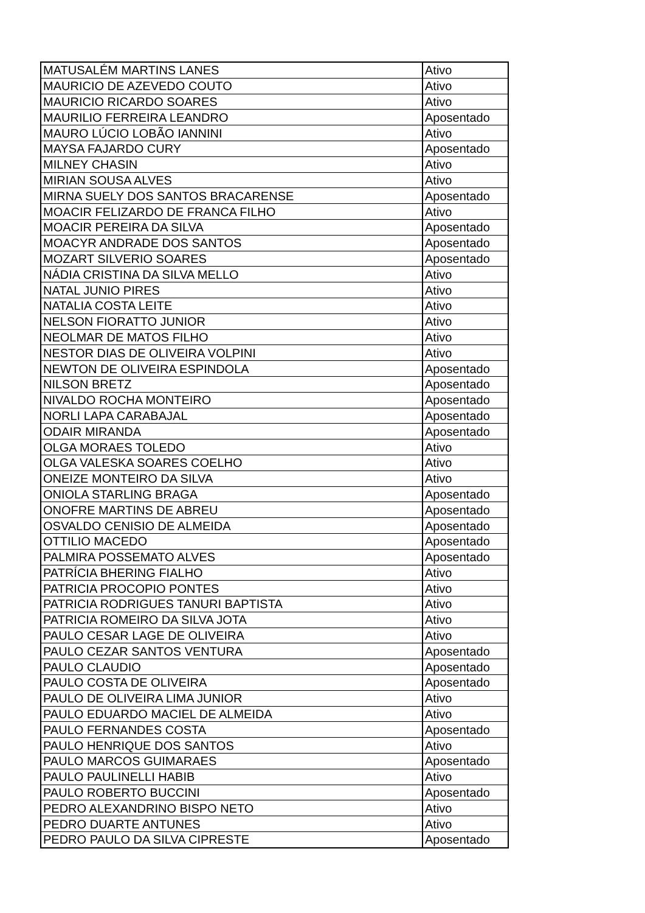| MATUSALÉM MARTINS LANES | Ativo |
| MAURICIO DE AZEVEDO COUTO | Ativo |
| MAURICIO RICARDO SOARES | Ativo |
| MAURILIO FERREIRA LEANDRO | Aposentado |
| MAURO LÚCIO LOBÃO IANNINI | Ativo |
| MAYSA FAJARDO CURY | Aposentado |
| MILNEY CHASIN | Ativo |
| MIRIAN SOUSA ALVES | Ativo |
| MIRNA SUELY DOS SANTOS BRACARENSE | Aposentado |
| MOACIR FELIZARDO DE FRANCA FILHO | Ativo |
| MOACIR PEREIRA DA SILVA | Aposentado |
| MOACYR ANDRADE DOS SANTOS | Aposentado |
| MOZART SILVERIO SOARES | Aposentado |
| NÁDIA CRISTINA DA SILVA MELLO | Ativo |
| NATAL JUNIO PIRES | Ativo |
| NATALIA COSTA LEITE | Ativo |
| NELSON FIORATTO JUNIOR | Ativo |
| NEOLMAR DE MATOS FILHO | Ativo |
| NESTOR DIAS DE OLIVEIRA VOLPINI | Ativo |
| NEWTON DE OLIVEIRA ESPINDOLA | Aposentado |
| NILSON BRETZ | Aposentado |
| NIVALDO ROCHA MONTEIRO | Aposentado |
| NORLI LAPA CARABAJAL | Aposentado |
| ODAIR MIRANDA | Aposentado |
| OLGA MORAES TOLEDO | Ativo |
| OLGA VALESKA SOARES COELHO | Ativo |
| ONEIZE MONTEIRO DA SILVA | Ativo |
| ONIOLA STARLING BRAGA | Aposentado |
| ONOFRE MARTINS DE ABREU | Aposentado |
| OSVALDO CENISIO DE ALMEIDA | Aposentado |
| OTTILIO MACEDO | Aposentado |
| PALMIRA POSSEMATO ALVES | Aposentado |
| PATRÍCIA BHERING FIALHO | Ativo |
| PATRICIA PROCOPIO PONTES | Ativo |
| PATRICIA RODRIGUES TANURI BAPTISTA | Ativo |
| PATRICIA ROMEIRO DA SILVA JOTA | Ativo |
| PAULO CESAR LAGE DE OLIVEIRA | Ativo |
| PAULO CEZAR SANTOS VENTURA | Aposentado |
| PAULO CLAUDIO | Aposentado |
| PAULO COSTA DE OLIVEIRA | Aposentado |
| PAULO DE OLIVEIRA LIMA JUNIOR | Ativo |
| PAULO EDUARDO MACIEL DE ALMEIDA | Ativo |
| PAULO FERNANDES COSTA | Aposentado |
| PAULO HENRIQUE DOS SANTOS | Ativo |
| PAULO MARCOS GUIMARAES | Aposentado |
| PAULO PAULINELLI HABIB | Ativo |
| PAULO ROBERTO BUCCINI | Aposentado |
| PEDRO ALEXANDRINO BISPO NETO | Ativo |
| PEDRO DUARTE ANTUNES | Ativo |
| PEDRO PAULO DA SILVA CIPRESTE | Aposentado |